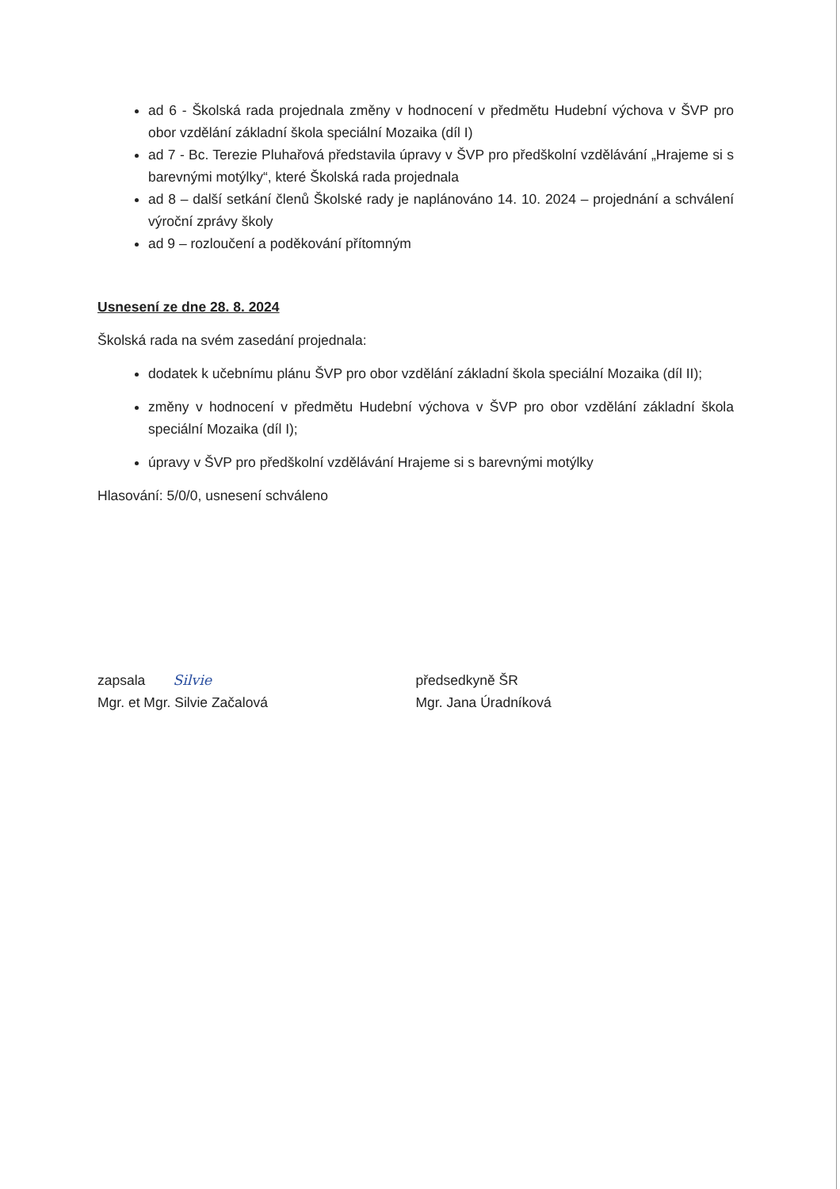ad 6 - Školská rada projednala změny v hodnocení v předmětu Hudební výchova v ŠVP pro obor vzdělání základní škola speciální Mozaika (díl I)
ad 7 - Bc. Terezie Pluhařová představila úpravy v ŠVP pro předškolní vzdělávání „Hrajeme si s barevnými motýlky“, které Školská rada projednala
ad 8 – další setkání členů Školské rady je naplánováno 14. 10. 2024 – projednání a schválení výroční zprávy školy
ad 9 – rozloučení a poděkování přítomným
Usnesení ze dne 28. 8. 2024
Školská rada na svém zasedání projednala:
dodatek k učebnímu plánu ŠVP pro obor vzdělání základní škola speciální Mozaika (díl II);
změny v hodnocení v předmětu Hudební výchova v ŠVP pro obor vzdělání základní škola speciální Mozaika (díl I);
úpravy v ŠVP pro předškolní vzdělávání Hrajeme si s barevnými motýlky
Hlasování: 5/0/0, usnesení schváleno
zapsala Silvie
Mgr. et Mgr. Silvie Začalová
předsedkyně ŠR
Mgr. Jana Úradníková